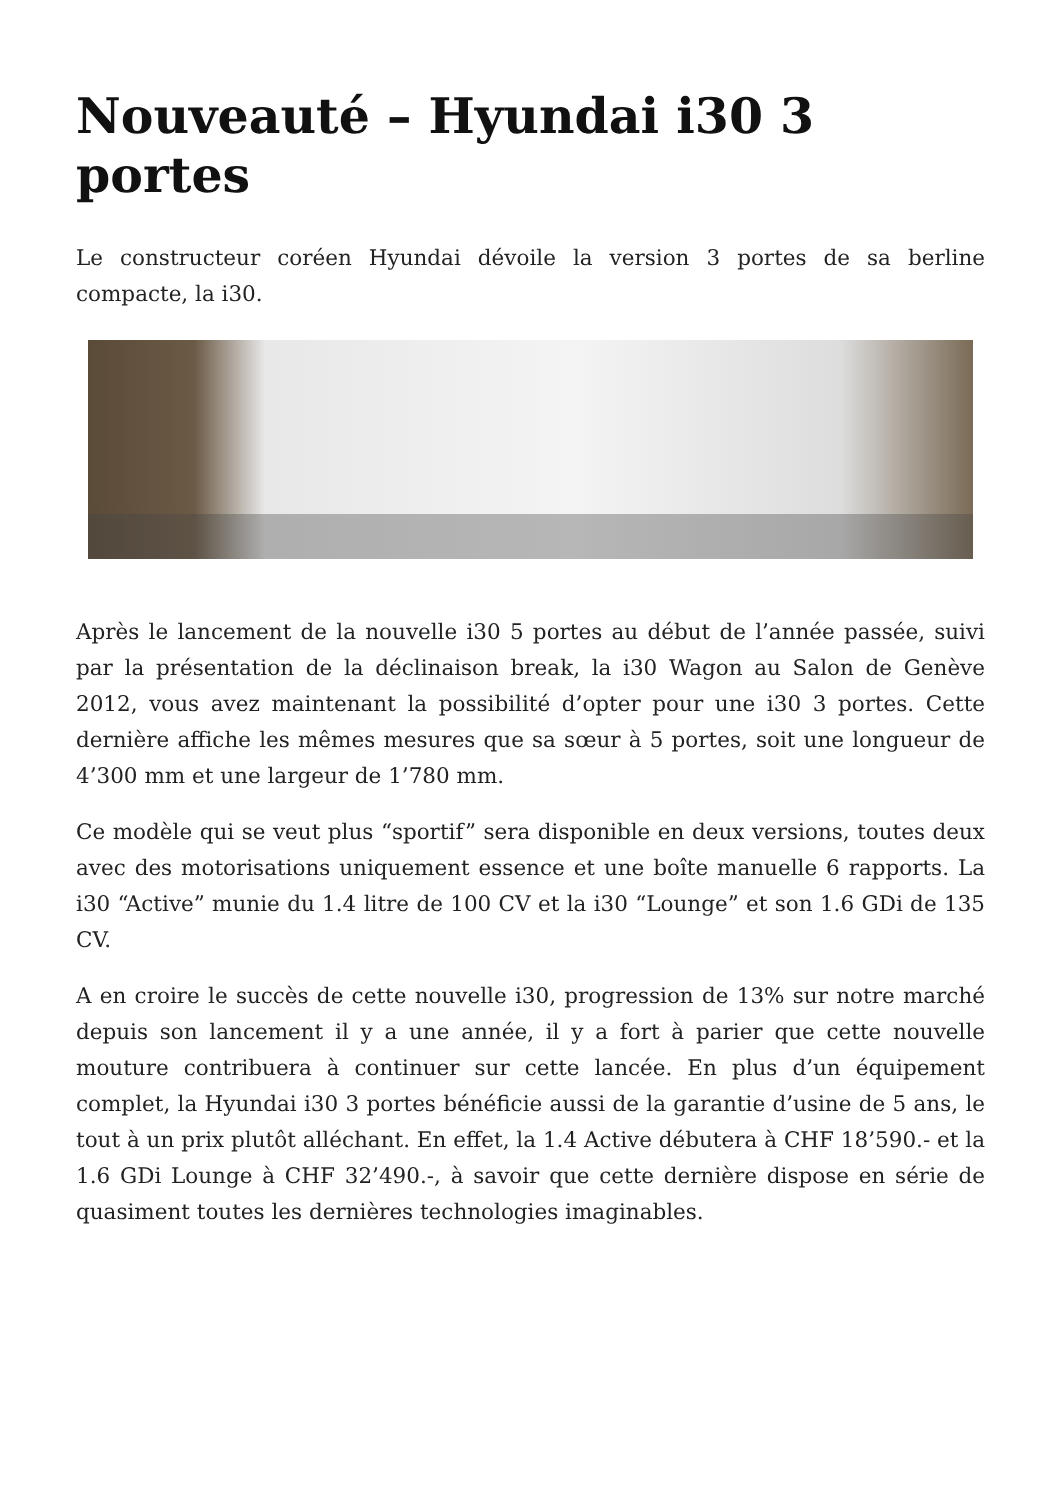Nouveauté – Hyundai i30 3 portes
Le constructeur coréen Hyundai dévoile la version 3 portes de sa berline compacte, la i30.
Après le lancement de la nouvelle i30 5 portes au début de l’année passée, suivi par la présentation de la déclinaison break, la i30 Wagon au Salon de Genève 2012, vous avez maintenant la possibilité d’opter pour une i30 3 portes. Cette dernière affiche les mêmes mesures que sa sœur à 5 portes, soit une longueur de 4’300 mm et une largeur de 1’780 mm.
Ce modèle qui se veut plus “sportif” sera disponible en deux versions, toutes deux avec des motorisations uniquement essence et une boîte manuelle 6 rapports. La i30 “Active” munie du 1.4 litre de 100 CV et la i30 “Lounge” et son 1.6 GDi de 135 CV.
A en croire le succès de cette nouvelle i30, progression de 13% sur notre marché depuis son lancement il y a une année, il y a fort à parier que cette nouvelle mouture contribuera à continuer sur cette lancée. En plus d’un équipement complet, la Hyundai i30 3 portes bénéficie aussi de la garantie d’usine de 5 ans, le tout à un prix plutôt alléchant. En effet, la 1.4 Active débutera à CHF 18’590.- et la 1.6 GDi Lounge à CHF 32’490.-, à savoir que cette dernière dispose en série de quasiment toutes les dernières technologies imaginables.